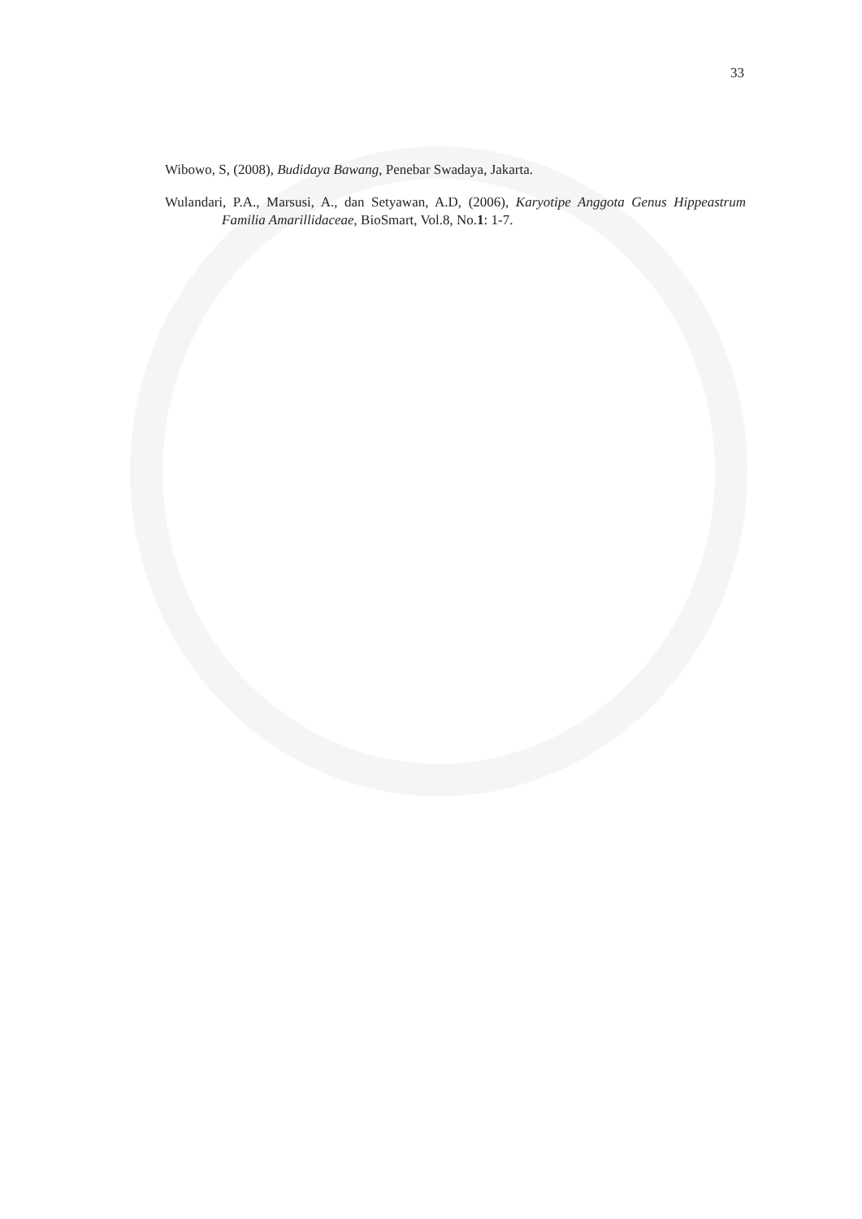33
Wibowo, S, (2008), Budidaya Bawang, Penebar Swadaya, Jakarta.
Wulandari, P.A., Marsusi, A., dan Setyawan, A.D, (2006), Karyotipe Anggota Genus Hippeastrum Familia Amarillidaceae, BioSmart, Vol.8, No.1: 1-7.